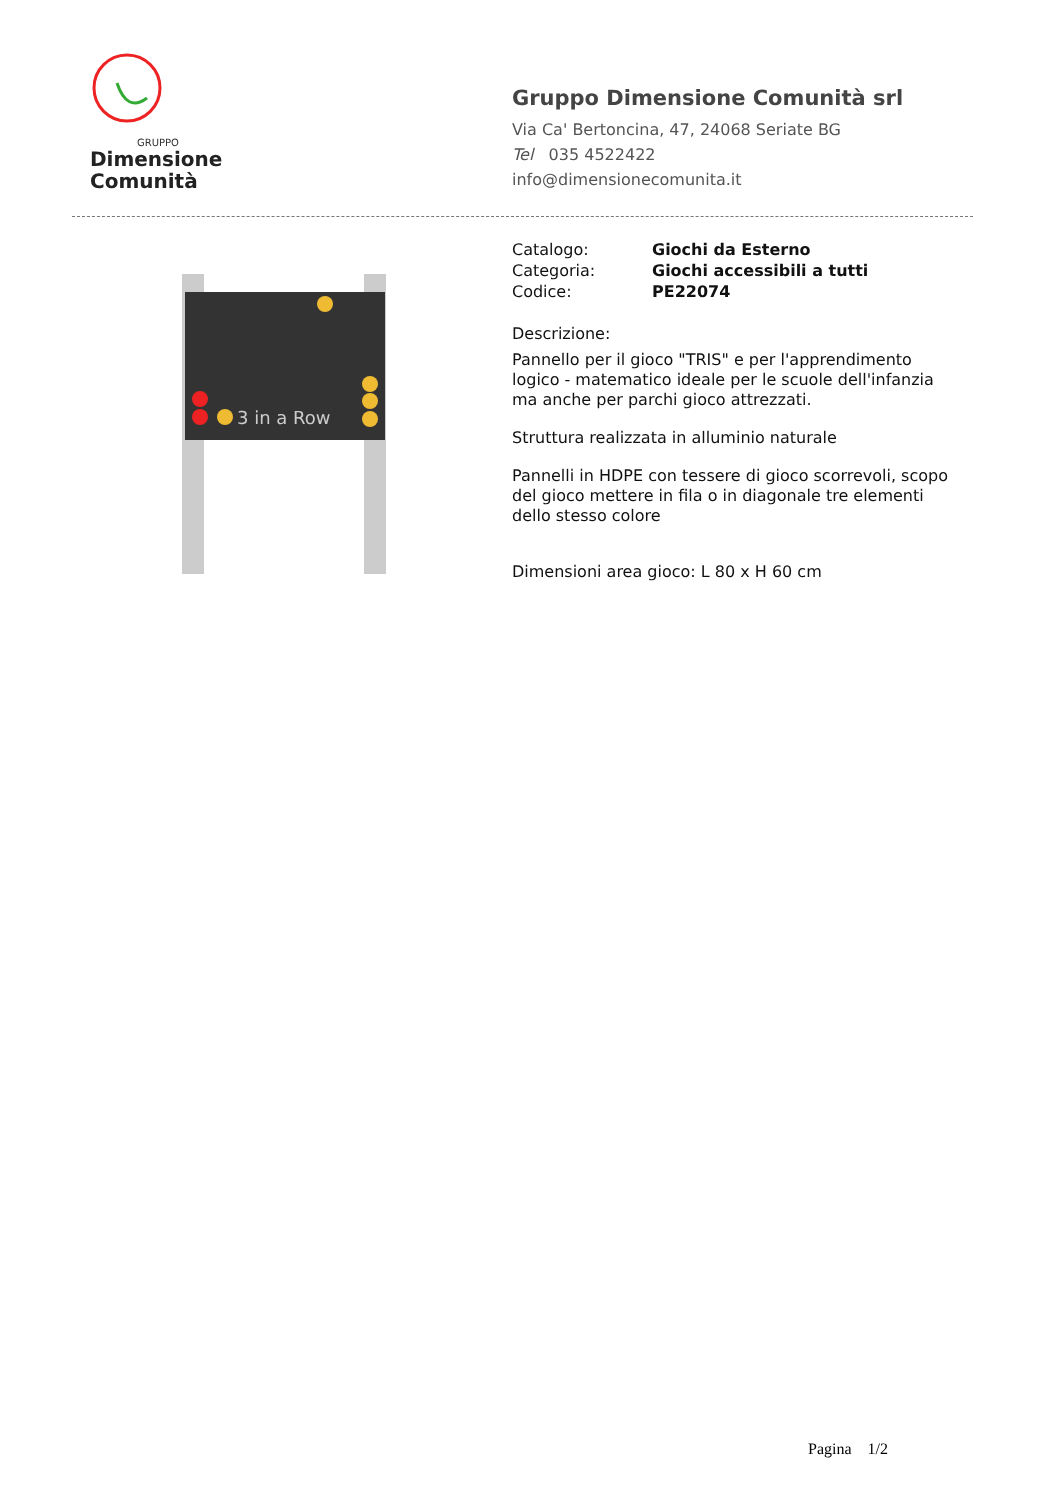GRUPPO
Dimensione
Comunità
Gruppo Dimensione Comunità srl
Via Ca' Bertoncina, 47, 24068 Seriate BG
Tel 035 4522422
info@dimensionecomunita.it
3 in a Row
| Catalogo: | Giochi da Esterno |
| Categoria: | Giochi accessibili a tutti |
| Codice: | PE22074 |
Descrizione:
Pannello per il gioco "TRIS" e per l'apprendimento logico - matematico ideale per le scuole dell'infanzia ma anche per parchi gioco attrezzati.
Struttura realizzata in alluminio naturale
Pannelli in HDPE con tessere di gioco scorrevoli, scopo del gioco mettere in fila o in diagonale tre elementi dello stesso colore
Dimensioni area gioco: L 80 x H 60 cm
Pagina 1/2